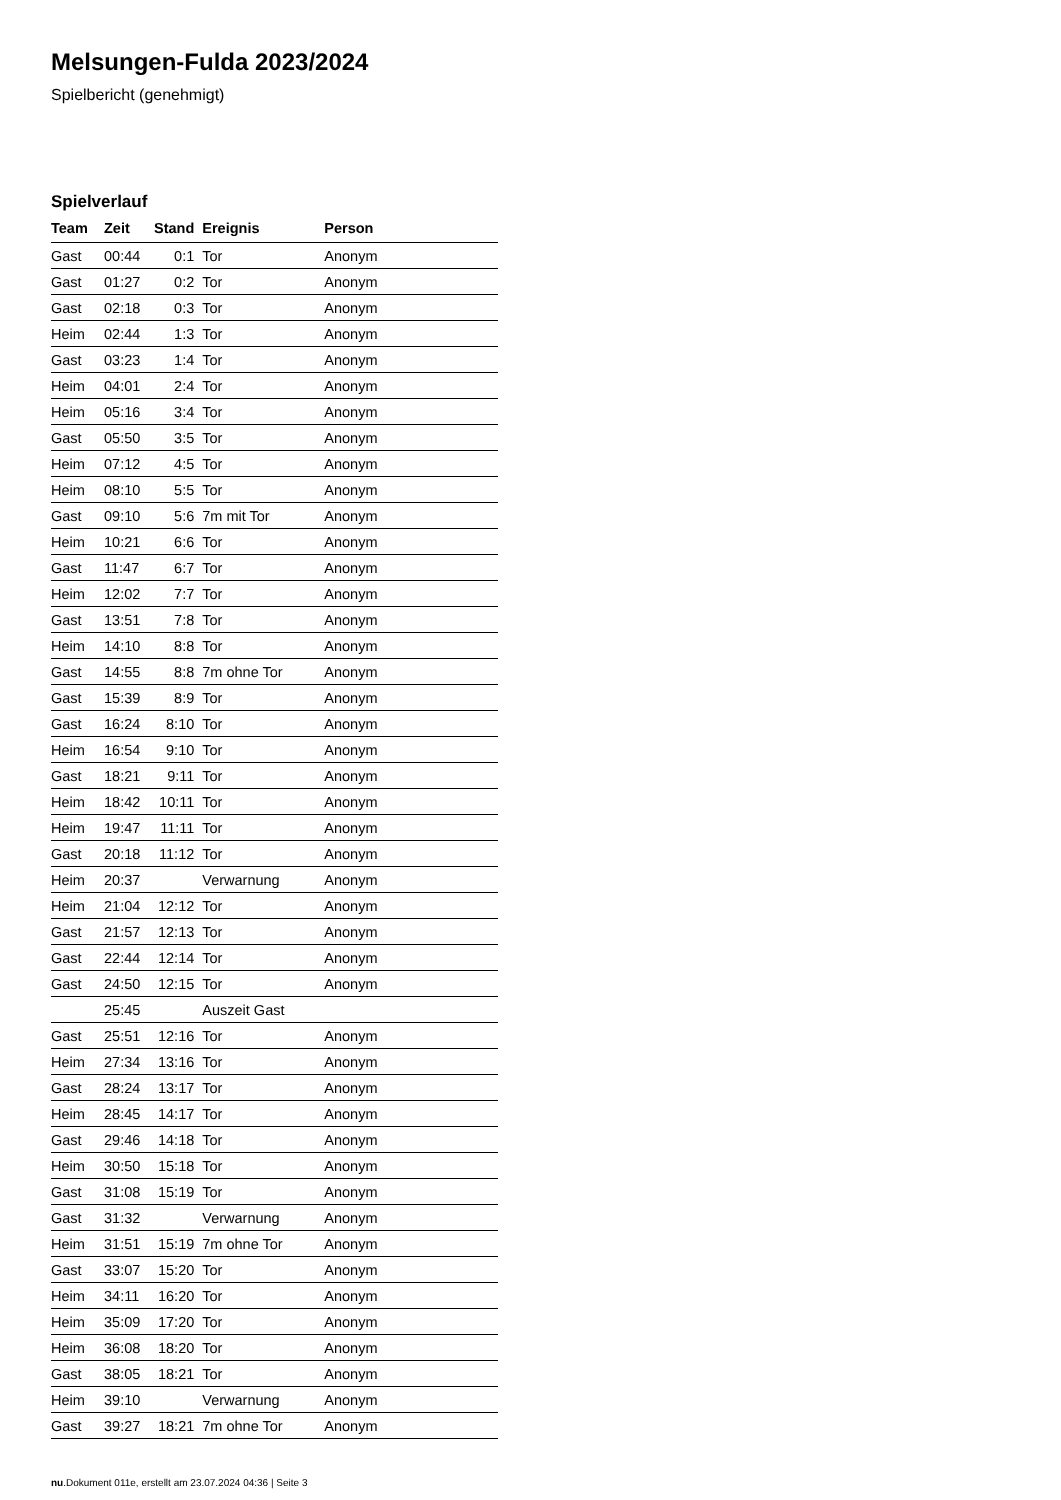Melsungen-Fulda 2023/2024
Spielbericht (genehmigt)
Spielverlauf
| Team | Zeit | Stand | Ereignis | Person |
| --- | --- | --- | --- | --- |
| Gast | 00:44 | 0:1 | Tor | Anonym |
| Gast | 01:27 | 0:2 | Tor | Anonym |
| Gast | 02:18 | 0:3 | Tor | Anonym |
| Heim | 02:44 | 1:3 | Tor | Anonym |
| Gast | 03:23 | 1:4 | Tor | Anonym |
| Heim | 04:01 | 2:4 | Tor | Anonym |
| Heim | 05:16 | 3:4 | Tor | Anonym |
| Gast | 05:50 | 3:5 | Tor | Anonym |
| Heim | 07:12 | 4:5 | Tor | Anonym |
| Heim | 08:10 | 5:5 | Tor | Anonym |
| Gast | 09:10 | 5:6 | 7m mit Tor | Anonym |
| Heim | 10:21 | 6:6 | Tor | Anonym |
| Gast | 11:47 | 6:7 | Tor | Anonym |
| Heim | 12:02 | 7:7 | Tor | Anonym |
| Gast | 13:51 | 7:8 | Tor | Anonym |
| Heim | 14:10 | 8:8 | Tor | Anonym |
| Gast | 14:55 | 8:8 | 7m ohne Tor | Anonym |
| Gast | 15:39 | 8:9 | Tor | Anonym |
| Gast | 16:24 | 8:10 | Tor | Anonym |
| Heim | 16:54 | 9:10 | Tor | Anonym |
| Gast | 18:21 | 9:11 | Tor | Anonym |
| Heim | 18:42 | 10:11 | Tor | Anonym |
| Heim | 19:47 | 11:11 | Tor | Anonym |
| Gast | 20:18 | 11:12 | Tor | Anonym |
| Heim | 20:37 | | Verwarnung | Anonym |
| Heim | 21:04 | 12:12 | Tor | Anonym |
| Gast | 21:57 | 12:13 | Tor | Anonym |
| Gast | 22:44 | 12:14 | Tor | Anonym |
| Gast | 24:50 | 12:15 | Tor | Anonym |
| | 25:45 | | Auszeit Gast | |
| Gast | 25:51 | 12:16 | Tor | Anonym |
| Heim | 27:34 | 13:16 | Tor | Anonym |
| Gast | 28:24 | 13:17 | Tor | Anonym |
| Heim | 28:45 | 14:17 | Tor | Anonym |
| Gast | 29:46 | 14:18 | Tor | Anonym |
| Heim | 30:50 | 15:18 | Tor | Anonym |
| Gast | 31:08 | 15:19 | Tor | Anonym |
| Gast | 31:32 | | Verwarnung | Anonym |
| Heim | 31:51 | 15:19 | 7m ohne Tor | Anonym |
| Gast | 33:07 | 15:20 | Tor | Anonym |
| Heim | 34:11 | 16:20 | Tor | Anonym |
| Heim | 35:09 | 17:20 | Tor | Anonym |
| Heim | 36:08 | 18:20 | Tor | Anonym |
| Gast | 38:05 | 18:21 | Tor | Anonym |
| Heim | 39:10 | | Verwarnung | Anonym |
| Gast | 39:27 | 18:21 | 7m ohne Tor | Anonym |
nu.Dokument 011e, erstellt am 23.07.2024 04:36 | Seite 3